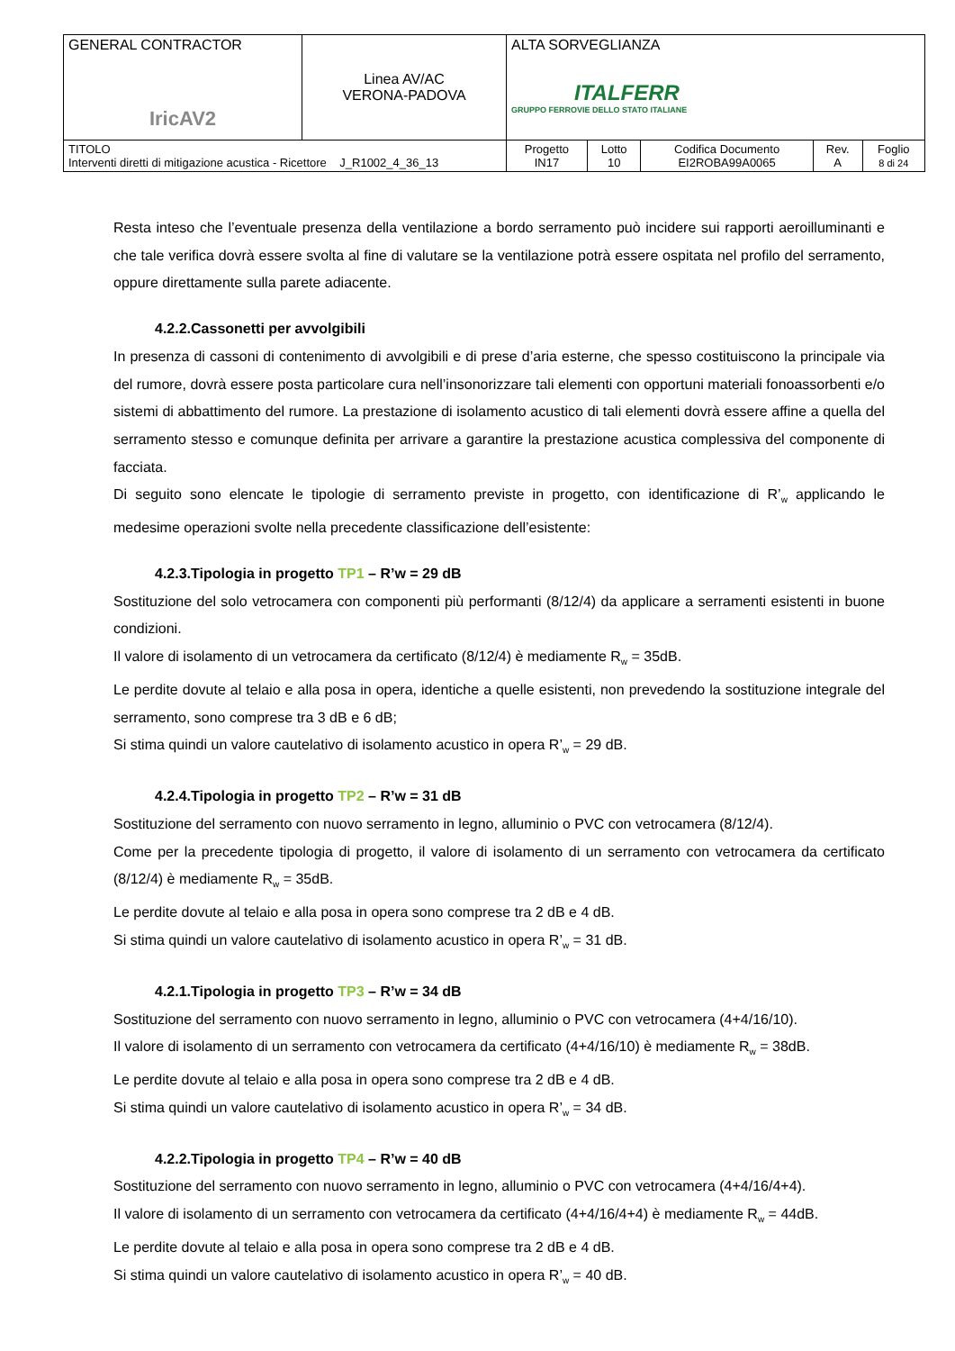| GENERAL CONTRACTOR IricAV2 | Linea AV/AC VERONA-PADOVA | ALTA SORVEGLIANZA ITALFERR GRUPPO FERROVIE DELLO STATO ITALIANE | | | | |
| TITOLO Interventi diretti di mitigazione acustica - Ricettore J_R1002_4_36_13 | | Progetto IN17 | Lotto 10 | Codifica Documento EI2ROBA99A0065 | Rev. A | Foglio 8 di 24 |
Resta inteso che l’eventuale presenza della ventilazione a bordo serramento può incidere sui rapporti aeroilluminanti e che tale verifica dovrà essere svolta al fine di valutare se la ventilazione potrà essere ospitata nel profilo del serramento, oppure direttamente sulla parete adiacente.
4.2.2.Cassonetti per avvolgibili
In presenza di cassoni di contenimento di avvolgibili e di prese d’aria esterne, che spesso costituiscono la principale via del rumore, dovrà essere posta particolare cura nell’insonorizzare tali elementi con opportuni materiali fonoassorbenti e/o sistemi di abbattimento del rumore. La prestazione di isolamento acustico di tali elementi dovrà essere affine a quella del serramento stesso e comunque definita per arrivare a garantire la prestazione acustica complessiva del componente di facciata.
Di seguito sono elencate le tipologie di serramento previste in progetto, con identificazione di R’<sub>w</sub> applicando le medesime operazioni svolte nella precedente classificazione dell’esistente:
4.2.3.Tipologia in progetto TP1 – R’w = 29 dB
Sostituzione del solo vetrocamera con componenti più performanti (8/12/4) da applicare a serramenti esistenti in buone condizioni.
Il valore di isolamento di un vetrocamera da certificato (8/12/4) è mediamente R<sub>w</sub> = 35dB.
Le perdite dovute al telaio e alla posa in opera, identiche a quelle esistenti, non prevedendo la sostituzione integrale del serramento, sono comprese tra 3 dB e 6 dB;
Si stima quindi un valore cautelativo di isolamento acustico in opera R’<sub>w</sub> = 29 dB.
4.2.4.Tipologia in progetto TP2 – R’w = 31 dB
Sostituzione del serramento con nuovo serramento in legno, alluminio o PVC con vetrocamera (8/12/4).
Come per la precedente tipologia di progetto, il valore di isolamento di un serramento con vetrocamera da certificato (8/12/4) è mediamente R<sub>w</sub> = 35dB.
Le perdite dovute al telaio e alla posa in opera sono comprese tra 2 dB e 4 dB.
Si stima quindi un valore cautelativo di isolamento acustico in opera R’<sub>w</sub> = 31 dB.
4.2.1.Tipologia in progetto TP3 – R’w = 34 dB
Sostituzione del serramento con nuovo serramento in legno, alluminio o PVC con vetrocamera (4+4/16/10).
Il valore di isolamento di un serramento con vetrocamera da certificato (4+4/16/10) è mediamente R<sub>w</sub> = 38dB.
Le perdite dovute al telaio e alla posa in opera sono comprese tra 2 dB e 4 dB.
Si stima quindi un valore cautelativo di isolamento acustico in opera R’<sub>w</sub> = 34 dB.
4.2.2.Tipologia in progetto TP4 – R’w = 40 dB
Sostituzione del serramento con nuovo serramento in legno, alluminio o PVC con vetrocamera (4+4/16/4+4).
Il valore di isolamento di un serramento con vetrocamera da certificato (4+4/16/4+4) è mediamente R<sub>w</sub> = 44dB.
Le perdite dovute al telaio e alla posa in opera sono comprese tra 2 dB e 4 dB.
Si stima quindi un valore cautelativo di isolamento acustico in opera R’<sub>w</sub> = 40 dB.